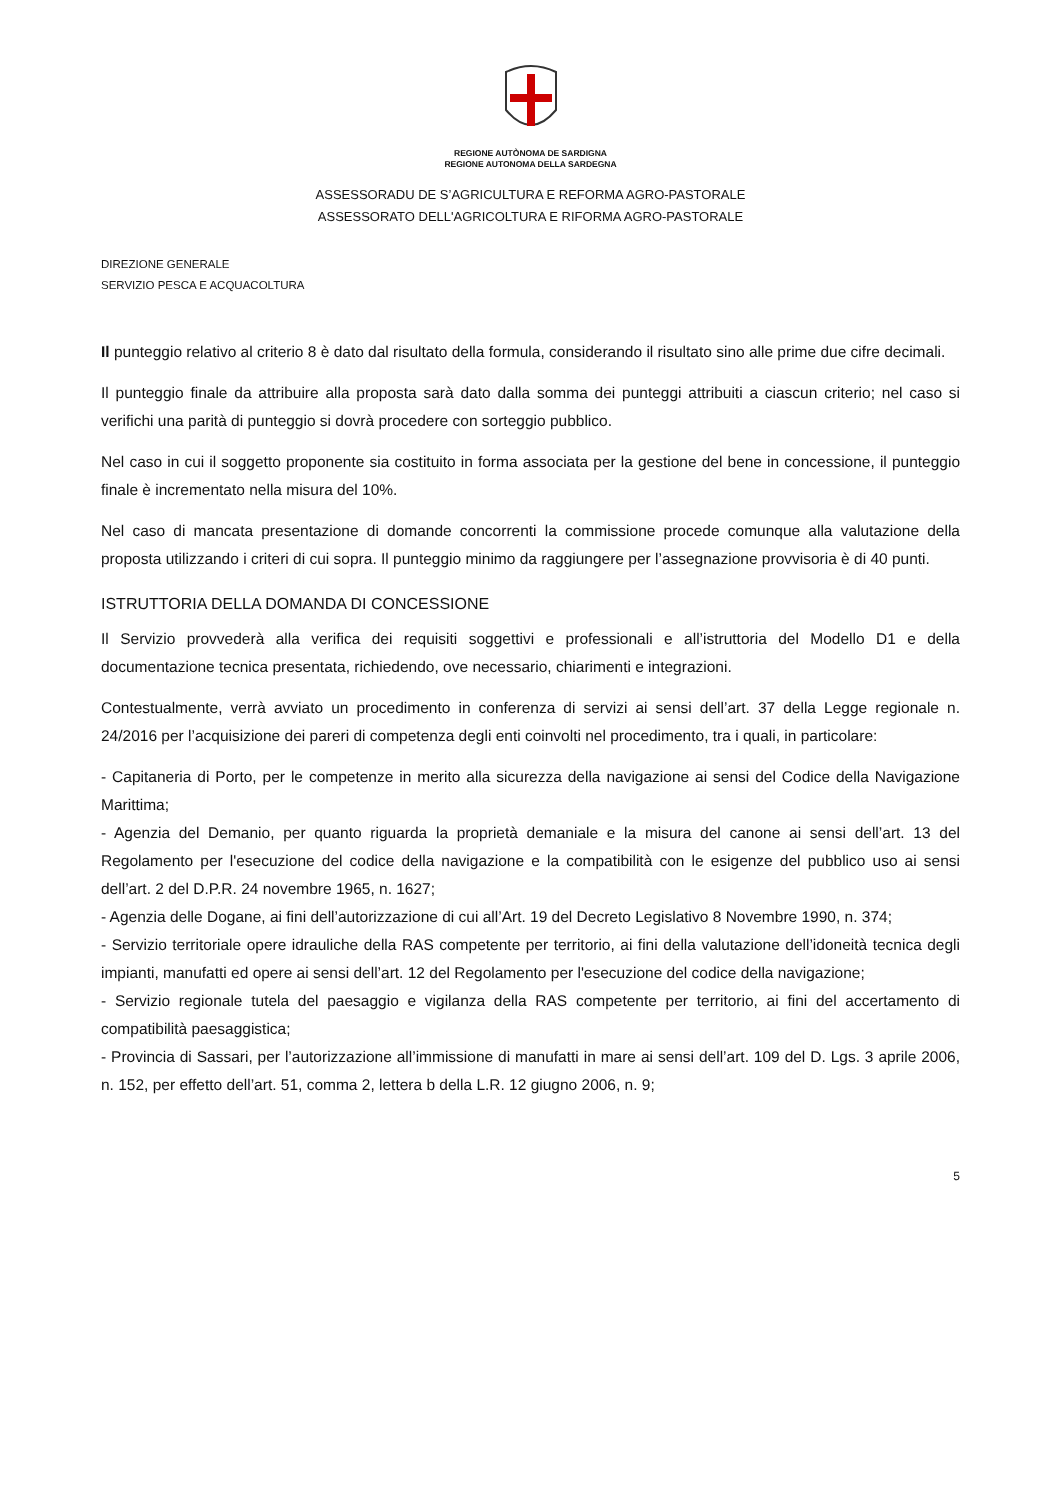REGIONE AUTÒNOMA DE SARDIGNA
REGIONE AUTONOMA DELLA SARDEGNA
ASSESSORADU DE S’AGRICULTURA E REFORMA AGRO-PASTORALE
ASSESSORATO DELL'AGRICOLTURA E RIFORMA AGRO-PASTORALE
DIREZIONE GENERALE
SERVIZIO PESCA E ACQUACOLTURA
Il punteggio relativo al criterio 8 è dato dal risultato della formula, considerando il risultato sino alle prime due cifre decimali.
Il punteggio finale da attribuire alla proposta sarà dato dalla somma dei punteggi attribuiti a ciascun criterio; nel caso si verifichi una parità di punteggio si dovrà procedere con sorteggio pubblico.
Nel caso in cui il soggetto proponente sia costituito in forma associata per la gestione del bene in concessione, il punteggio finale è incrementato nella misura del 10%.
Nel caso di mancata presentazione di domande concorrenti la commissione procede comunque alla valutazione della proposta utilizzando i criteri di cui sopra. Il punteggio minimo da raggiungere per l’assegnazione provvisoria è di 40 punti.
ISTRUTTORIA DELLA DOMANDA DI CONCESSIONE
Il Servizio provvederà alla verifica dei requisiti soggettivi e professionali e all’istruttoria del Modello D1 e della documentazione tecnica presentata, richiedendo, ove necessario, chiarimenti e integrazioni.
Contestualmente, verrà avviato un procedimento in conferenza di servizi ai sensi dell’art. 37 della Legge regionale n. 24/2016 per l’acquisizione dei pareri di competenza degli enti coinvolti nel procedimento, tra i quali, in particolare:
- Capitaneria di Porto, per le competenze in merito alla sicurezza della navigazione ai sensi del Codice della Navigazione Marittima;
- Agenzia del Demanio, per quanto riguarda la proprietà demaniale e la misura del canone ai sensi dell’art. 13 del Regolamento per l'esecuzione del codice della navigazione e la compatibilità con le esigenze del pubblico uso ai sensi dell’art. 2 del D.P.R. 24 novembre 1965, n. 1627;
- Agenzia delle Dogane, ai fini dell’autorizzazione di cui all’Art. 19 del Decreto Legislativo 8 Novembre 1990, n. 374;
- Servizio territoriale opere idrauliche della RAS competente per territorio, ai fini della valutazione dell’idoneità tecnica degli impianti, manufatti ed opere ai sensi dell’art. 12 del Regolamento per l'esecuzione del codice della navigazione;
- Servizio regionale tutela del paesaggio e vigilanza della RAS competente per territorio, ai fini del accertamento di compatibilità paesaggistica;
- Provincia di Sassari, per l’autorizzazione all’immissione di manufatti in mare ai sensi dell’art. 109 del D. Lgs. 3 aprile 2006, n. 152, per effetto dell’art. 51, comma 2, lettera b della L.R. 12 giugno 2006, n. 9;
5